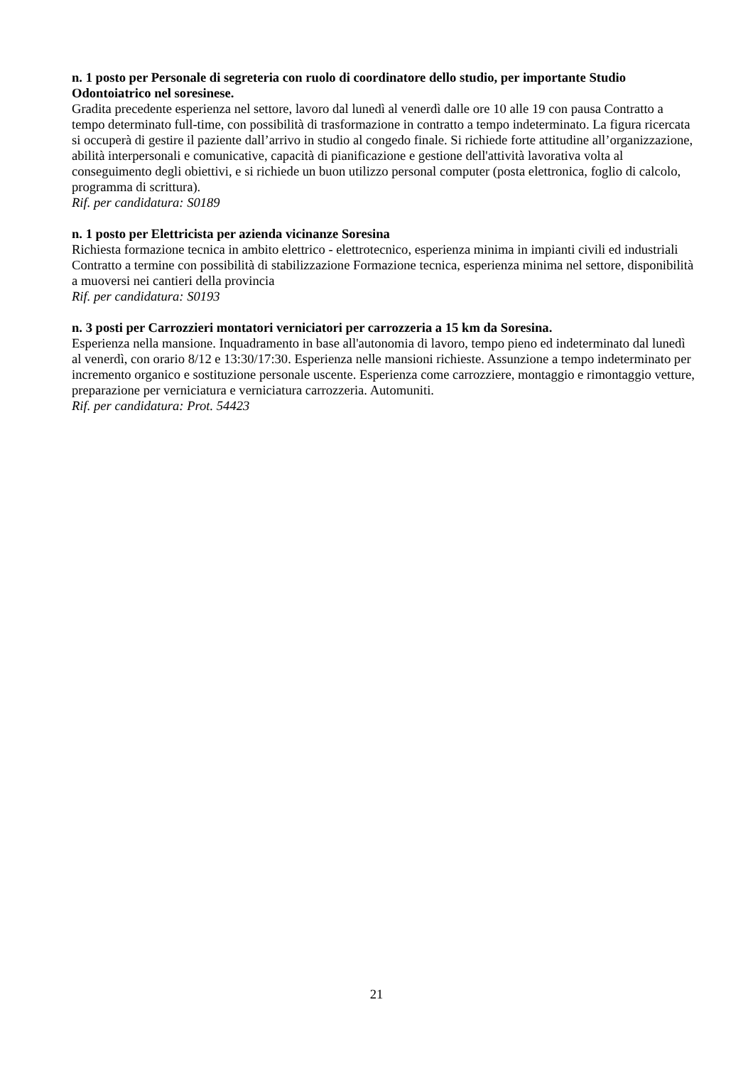n. 1 posto per Personale di segreteria con ruolo di coordinatore dello studio, per importante Studio Odontoiatrico nel soresinese.
Gradita precedente esperienza nel settore, lavoro dal lunedì al venerdì dalle ore 10 alle 19 con pausa Contratto a tempo determinato full-time, con possibilità di trasformazione in contratto a tempo indeterminato. La figura ricercata si occuperà di gestire il paziente dall’arrivo in studio al congedo finale. Si richiede forte attitudine all’organizzazione, abilità interpersonali e comunicative, capacità di pianificazione e gestione dell'attività lavorativa volta al conseguimento degli obiettivi, e si richiede un buon utilizzo personal computer (posta elettronica, foglio di calcolo, programma di scrittura).
Rif. per candidatura: S0189
n. 1 posto per Elettricista per azienda vicinanze Soresina
Richiesta formazione tecnica in ambito elettrico - elettrotecnico, esperienza minima in impianti civili ed industriali Contratto a termine con possibilità di stabilizzazione Formazione tecnica, esperienza minima nel settore, disponibilità a muoversi nei cantieri della provincia
Rif. per candidatura: S0193
n. 3 posti per Carrozzieri montatori verniciatori per carrozzeria a 15 km da Soresina.
Esperienza nella mansione. Inquadramento in base all'autonomia di lavoro, tempo pieno ed indeterminato dal lunedì al venerdì, con orario 8/12 e 13:30/17:30. Esperienza nelle mansioni richieste. Assunzione a tempo indeterminato per incremento organico e sostituzione personale uscente. Esperienza come carrozziere, montaggio e rimontaggio vetture, preparazione per verniciatura e verniciatura carrozzeria. Automuniti.
Rif. per candidatura: Prot. 54423
21